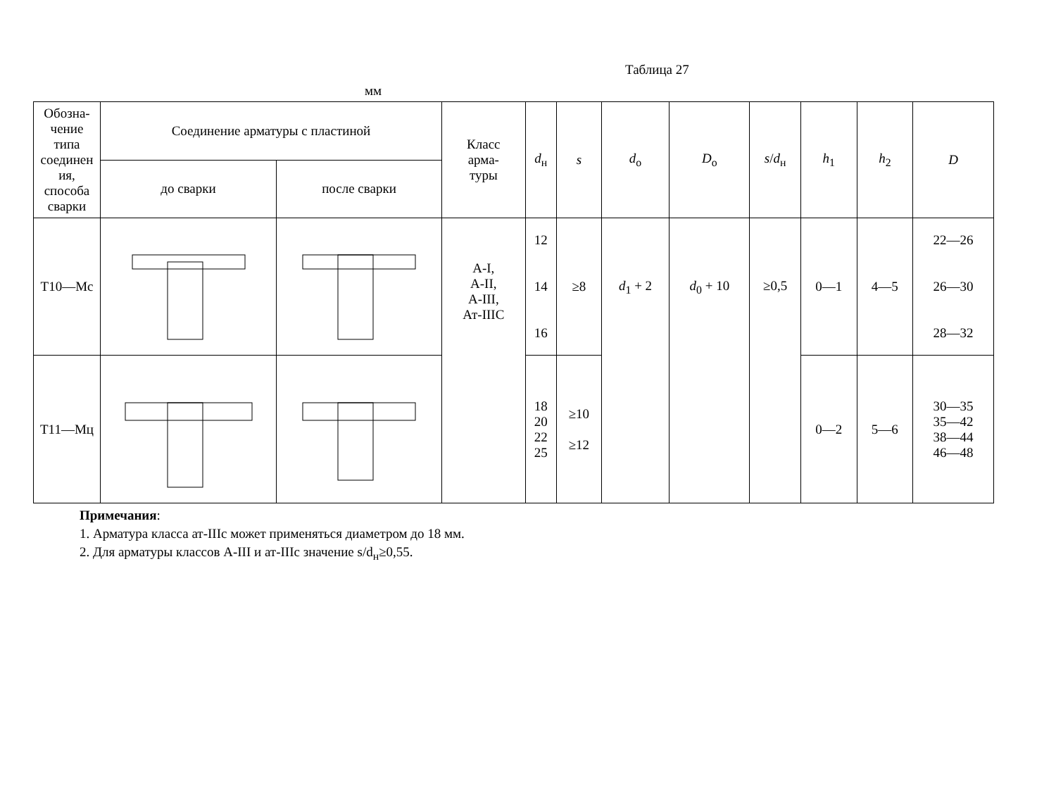Таблица 27
мм
| Обозна- чение типа соединен ия, способа сварки | Соединение арматуры с пластиной | | Класс арма- туры | d<sub>н</sub> | s | d<sub>о</sub> | D<sub>о</sub> | s / d<sub>н</sub> | h<sub>1</sub> | h<sub>2</sub> | D |
| --- | --- | --- | --- | --- | --- | --- | --- | --- | --- | --- | --- |
| | до сварки | после сварки | | | | | | | | | |
| Т10—Мс | | | А-I, А-II, А-III, Ат-IIIС | 12 14 16 | ≥8 | d<sub>1</sub> + 2 | d<sub>0</sub> + 10 | ≥0,5 | 0—1 | 4—5 | 22—26 26—30 28—32 |
| Т11—Мц | | | | 18 20 22 25 | ≥10 ≥12 | | | | 0—2 | 5—6 | 30—35 35—42 38—44 46—48 |
Примечания:
1. Арматура класса ат-IIIс может применяться диаметром до 18 мм.
2. Для арматуры классов А-III и ат-IIIс значение s/d<sub>н</sub>≥0,55.